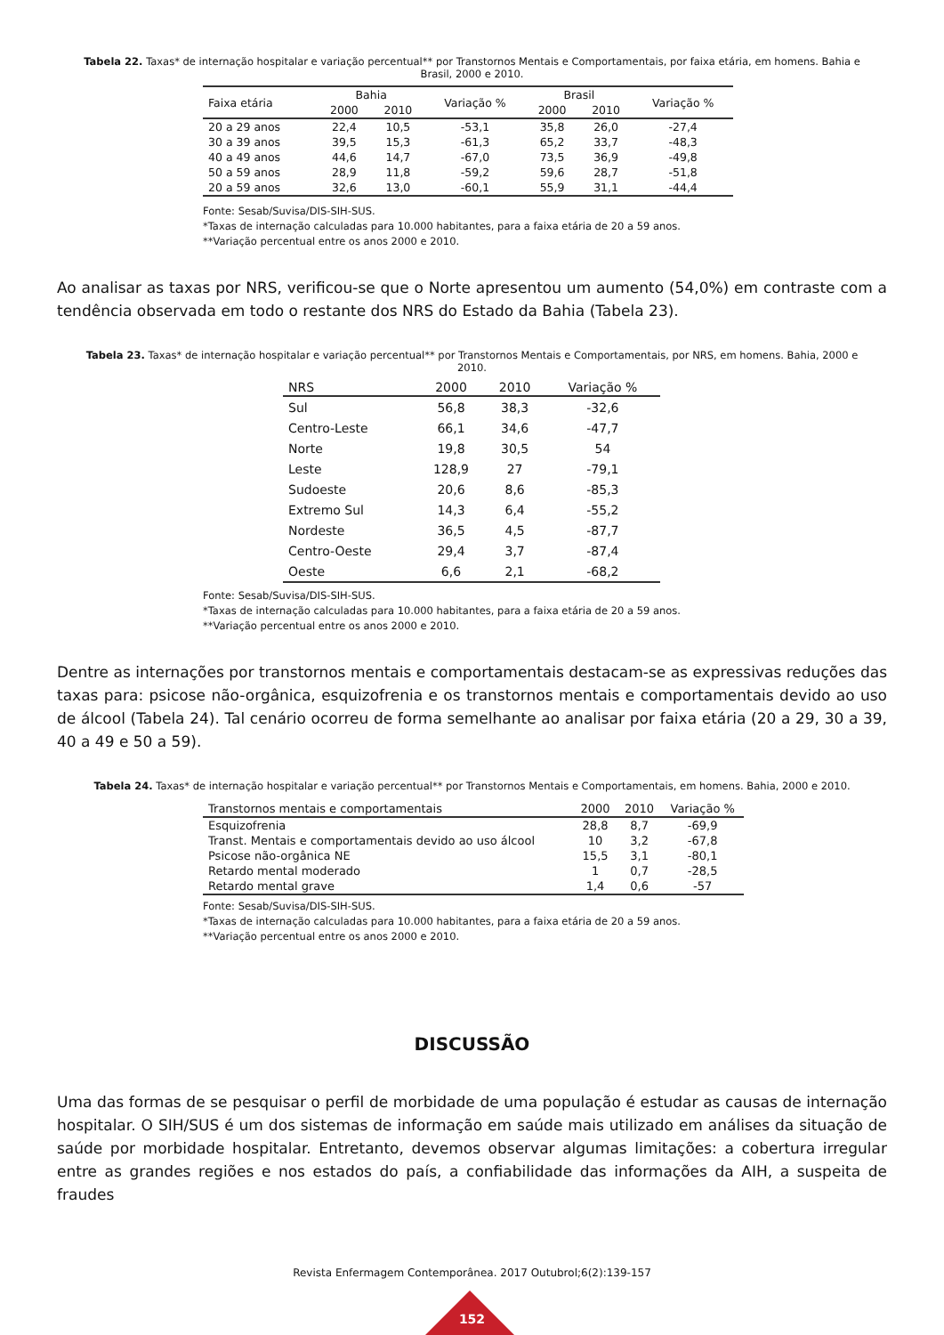Tabela 22. Taxas* de internação hospitalar e variação percentual** por Transtornos Mentais e Comportamentais, por faixa etária, em homens. Bahia e Brasil, 2000 e 2010.
| Faixa etária | Bahia | | Variação % | Brasil | | Variação % |
| --- | --- | --- | --- | --- | --- | --- |
| | 2000 | 2010 | | 2000 | 2010 | |
| 20 a 29 anos | 22,4 | 10,5 | -53,1 | 35,8 | 26,0 | -27,4 |
| 30 a 39 anos | 39,5 | 15,3 | -61,3 | 65,2 | 33,7 | -48,3 |
| 40 a 49 anos | 44,6 | 14,7 | -67,0 | 73,5 | 36,9 | -49,8 |
| 50 a 59 anos | 28,9 | 11,8 | -59,2 | 59,6 | 28,7 | -51,8 |
| 20 a 59 anos | 32,6 | 13,0 | -60,1 | 55,9 | 31,1 | -44,4 |
Fonte: Sesab/Suvisa/DIS-SIH-SUS.
*Taxas de internação calculadas para 10.000 habitantes, para a faixa etária de 20 a 59 anos.
**Variação percentual entre os anos 2000 e 2010.
Ao analisar as taxas por NRS, verificou-se que o Norte apresentou um aumento (54,0%) em contraste com a tendência observada em todo o restante dos NRS do Estado da Bahia (Tabela 23).
Tabela 23. Taxas* de internação hospitalar e variação percentual** por Transtornos Mentais e Comportamentais, por NRS, em homens. Bahia, 2000 e 2010.
| NRS | 2000 | 2010 | Variação % |
| --- | --- | --- | --- |
| Sul | 56,8 | 38,3 | -32,6 |
| Centro-Leste | 66,1 | 34,6 | -47,7 |
| Norte | 19,8 | 30,5 | 54 |
| Leste | 128,9 | 27 | -79,1 |
| Sudoeste | 20,6 | 8,6 | -85,3 |
| Extremo Sul | 14,3 | 6,4 | -55,2 |
| Nordeste | 36,5 | 4,5 | -87,7 |
| Centro-Oeste | 29,4 | 3,7 | -87,4 |
| Oeste | 6,6 | 2,1 | -68,2 |
Fonte: Sesab/Suvisa/DIS-SIH-SUS.
*Taxas de internação calculadas para 10.000 habitantes, para a faixa etária de 20 a 59 anos.
**Variação percentual entre os anos 2000 e 2010.
Dentre as internações por transtornos mentais e comportamentais destacam-se as expressivas reduções das taxas para: psicose não-orgânica, esquizofrenia e os transtornos mentais e comportamentais devido ao uso de álcool (Tabela 24). Tal cenário ocorreu de forma semelhante ao analisar por faixa etária (20 a 29, 30 a 39, 40 a 49 e 50 a 59).
Tabela 24. Taxas* de internação hospitalar e variação percentual** por Transtornos Mentais e Comportamentais, em homens. Bahia, 2000 e 2010.
| Transtornos mentais e comportamentais | 2000 | 2010 | Variação % |
| --- | --- | --- | --- |
| Esquizofrenia | 28,8 | 8,7 | -69,9 |
| Transt. Mentais e comportamentais devido ao uso álcool | 10 | 3,2 | -67,8 |
| Psicose não-orgânica NE | 15,5 | 3,1 | -80,1 |
| Retardo mental moderado | 1 | 0,7 | -28,5 |
| Retardo mental grave | 1,4 | 0,6 | -57 |
Fonte: Sesab/Suvisa/DIS-SIH-SUS.
*Taxas de internação calculadas para 10.000 habitantes, para a faixa etária de 20 a 59 anos.
**Variação percentual entre os anos 2000 e 2010.
DISCUSSÃO
Uma das formas de se pesquisar o perfil de morbidade de uma população é estudar as causas de internação hospitalar. O SIH/SUS é um dos sistemas de informação em saúde mais utilizado em análises da situação de saúde por morbidade hospitalar. Entretanto, devemos observar algumas limitações: a cobertura irregular entre as grandes regiões e nos estados do país, a confiabilidade das informações da AIH, a suspeita de fraudes
Revista Enfermagem Contemporânea. 2017 Outubrol;6(2):139-157
152